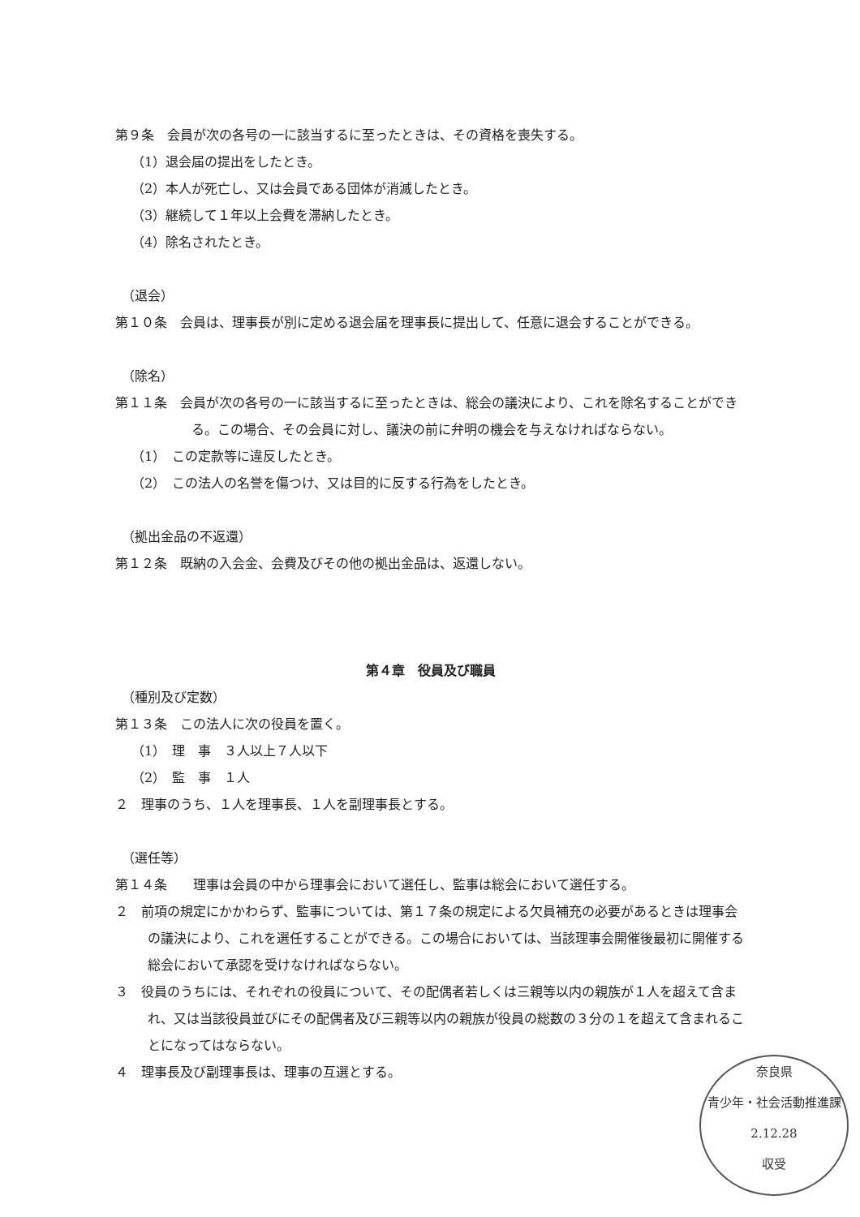第９条　会員が次の各号の一に該当するに至ったときは、その資格を喪失する。
（1）退会届の提出をしたとき。
（2）本人が死亡し、又は会員である団体が消滅したとき。
（3）継続して１年以上会費を滞納したとき。
（4）除名されたとき。
（退会）
第１０条　会員は、理事長が別に定める退会届を理事長に提出して、任意に退会することができる。
（除名）
第１１条　会員が次の各号の一に該当するに至ったときは、総会の議決により、これを除名することができる。この場合、その会員に対し、議決の前に弁明の機会を与えなければならない。
（1）　この定款等に違反したとき。
（2）　この法人の名誉を傷つけ、又は目的に反する行為をしたとき。
（拠出金品の不返還）
第１２条　既納の入会金、会費及びその他の拠出金品は、返還しない。
第４章　役員及び職員
（種別及び定数）
第１３条　この法人に次の役員を置く。
（1）　理　事　３人以上７人以下
（2）　監　事　１人
２　理事のうち、１人を理事長、１人を副理事長とする。
（選任等）
第１４条　　理事は会員の中から理事会において選任し、監事は総会において選任する。
２　前項の規定にかかわらず、監事については、第１７条の規定による欠員補充の必要があるときは理事会の議決により、これを選任することができる。この場合においては、当該理事会開催後最初に開催する総会において承認を受けなければならない。
３　役員のうちには、それぞれの役員について、その配偶者若しくは三親等以内の親族が１人を超えて含まれ、又は当該役員並びにその配偶者及び三親等以内の親族が役員の総数の３分の１を超えて含まれることになってはならない。
４　理事長及び副理事長は、理事の互選とする。
奈良県
青少年・社会活動推進課
2.12.28
収受